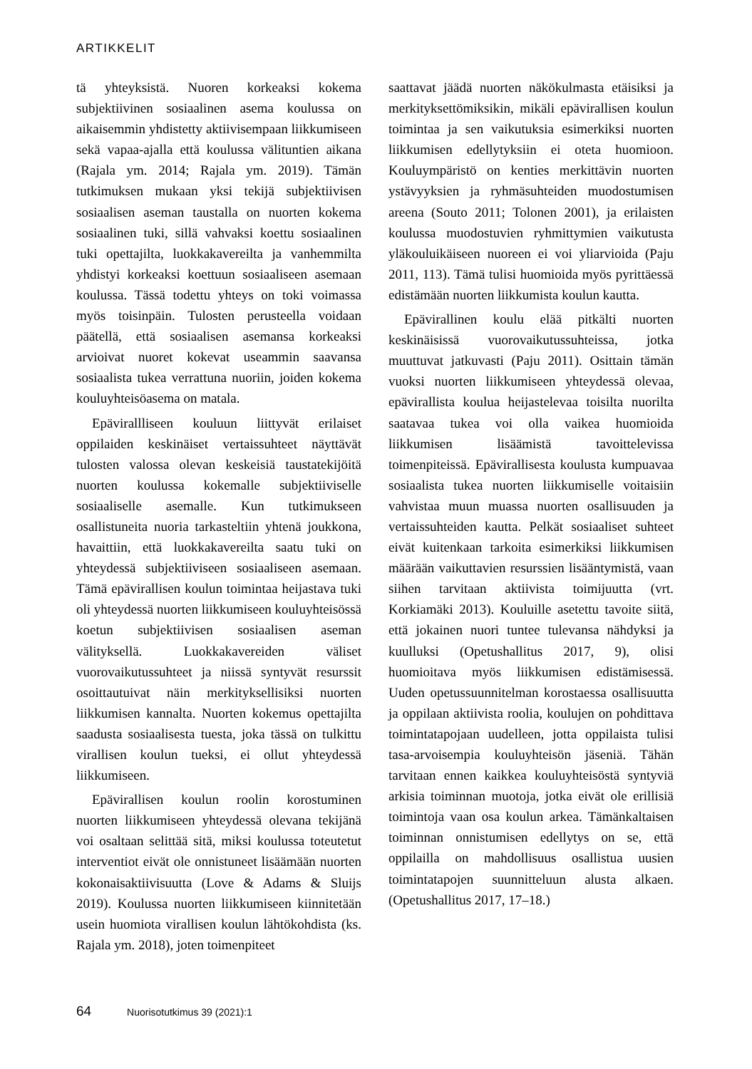ARTIKKELIT
tä yhteyksistä. Nuoren korkeaksi kokema subjektiivinen sosiaalinen asema koulussa on aikaisemmin yhdistetty aktiivisempaan liikkumiseen sekä vapaa-ajalla että koulussa välituntien aikana (Rajala ym. 2014; Rajala ym. 2019). Tämän tutkimuksen mukaan yksi tekijä subjektiivisen sosiaalisen aseman taustalla on nuorten kokema sosiaalinen tuki, sillä vahvaksi koettu sosiaalinen tuki opettajilta, luokkakavereilta ja vanhemmilta yhdistyi korkeaksi koettuun sosiaaliseen asemaan koulussa. Tässä todettu yhteys on toki voimassa myös toisinpäin. Tulosten perusteella voidaan päätellä, että sosiaalisen asemansa korkeaksi arvioivat nuoret kokevat useammin saavansa sosiaalista tukea verrattuna nuoriin, joiden kokema kouluyhteisöasema on matala.
Epävirallliseen kouluun liittyvät erilaiset oppilaiden keskinäiset vertaissuhteet näyttävät tulosten valossa olevan keskeisiä taustatekijöitä nuorten koulussa kokemalle subjektiiviselle sosiaaliselle asemalle. Kun tutkimukseen osallistuneita nuoria tarkasteltiin yhtenä joukkona, havaittiin, että luokkakavereilta saatu tuki on yhteydessä subjektiiviseen sosiaaliseen asemaan. Tämä epävirallisen koulun toimintaa heijastava tuki oli yhteydessä nuorten liikkumiseen kouluyhteisössä koetun subjektiivisen sosiaalisen aseman välityksellä. Luokkakavereiden väliset vuorovaikutussuhteet ja niissä syntyvät resurssit osoittautuivat näin merkityksellisiksi nuorten liikkumisen kannalta. Nuorten kokemus opettajilta saadusta sosiaalisesta tuesta, joka tässä on tulkittu virallisen koulun tueksi, ei ollut yhteydessä liikkumiseen.
Epävirallisen koulun roolin korostuminen nuorten liikkumiseen yhteydessä olevana tekijänä voi osaltaan selittää sitä, miksi koulussa toteutetut interventiot eivät ole onnistuneet lisäämään nuorten kokonaisaktiivisuutta (Love & Adams & Sluijs 2019). Koulussa nuorten liikkumiseen kiinnitetään usein huomiota virallisen koulun lähtökohdista (ks. Rajala ym. 2018), joten toimenpiteet
saattavat jäädä nuorten näkökulmasta etäisiksi ja merkityksettömiksikin, mikäli epävirallisen koulun toimintaa ja sen vaikutuksia esimerkiksi nuorten liikkumisen edellytyksiin ei oteta huomioon. Kouluympäristö on kenties merkittävin nuorten ystävyyksien ja ryhmäsuhteiden muodostumisen areena (Souto 2011; Tolonen 2001), ja erilaisten koulussa muodostuvien ryhmittymien vaikutusta yläkouluikäiseen nuoreen ei voi yliarvioida (Paju 2011, 113). Tämä tulisi huomioida myös pyrittäessä edistämään nuorten liikkumista koulun kautta.
Epävirallinen koulu elää pitkälti nuorten keskinäisissä vuorovaikutussuhteissa, jotka muuttuvat jatkuvasti (Paju 2011). Osittain tämän vuoksi nuorten liikkumiseen yhteydessä olevaa, epävirallista koulua heijastelevaa toisilta nuorilta saatavaa tukea voi olla vaikea huomioida liikkumisen lisäämistä tavoittelevissa toimenpiteissä. Epävirallisesta koulusta kumpuavaa sosiaalista tukea nuorten liikkumiselle voitaisiin vahvistaa muun muassa nuorten osallisuuden ja vertaissuhteiden kautta. Pelkät sosiaaliset suhteet eivät kuitenkaan tarkoita esimerkiksi liikkumisen määrään vaikuttavien resurssien lisääntymistä, vaan siihen tarvitaan aktiivista toimijuutta (vrt. Korkiamäki 2013). Kouluille asetettu tavoite siitä, että jokainen nuori tuntee tulevansa nähdyksi ja kuulluksi (Opetushallitus 2017, 9), olisi huomioitava myös liikkumisen edistämisessä. Uuden opetussuunnitelman korostaessa osallisuutta ja oppilaan aktiivista roolia, koulujen on pohdittava toimintatapojaan uudelleen, jotta oppilaista tulisi tasa-arvoisempia kouluyhteisön jäseniä. Tähän tarvitaan ennen kaikkea kouluyhteisöstä syntyviä arkisia toiminnan muotoja, jotka eivät ole erillisiä toimintoja vaan osa koulun arkea. Tämänkaltaisen toiminnan onnistumisen edellytys on se, että oppilailla on mahdollisuus osallistua uusien toimintatapojen suunnitteluun alusta alkaen. (Opetushallitus 2017, 17–18.)
64 Nuorisotutkimus 39 (2021):1